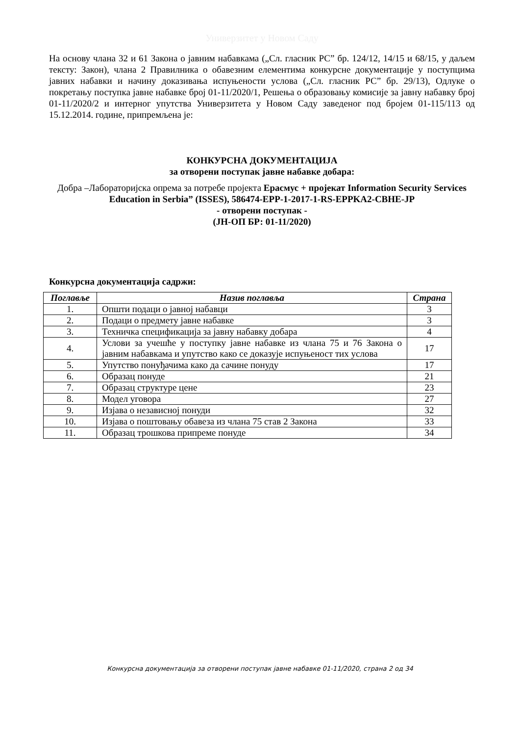Универзитет у Новом Саду
На основу члана 32 и 61 Закона о јавним набавкама („Сл. гласник РС” бр. 124/12, 14/15 и 68/15, у даљем тексту: Закон), члана 2 Правилника о обавезним елементима конкурсне документације у поступцима јавних набавки и начину доказивања испуњености услова („Сл. гласник РС” бр. 29/13), Одлуке о покретању поступка јавне набавке број 01-11/2020/1, Решења о образовању комисије за јавну набавку број 01-11/2020/2 и интерног упутства Универзитета у Новом Саду заведеног под бројем 01-115/113 од 15.12.2014. године, припремљена је:
КОНКУРСНА ДОКУМЕНТАЦИЈА
за отворени поступак јавне набавке добара:
Добра –Лабораторијска опрема за потребе пројекта Ерасмус + пројекат Information Security Services Education in Serbia” (ISSES), 586474-EPP-1-2017-1-RS-EPPKA2-CBHE-JP
- отворени поступак -
(ЈН-ОП БР: 01-11/2020)
Конкурсна документација садржи:
| Поглавље | Назив поглавља | Страна |
| --- | --- | --- |
| 1. | Општи подаци о јавној набавци | 3 |
| 2. | Подаци о предмету јавне набавке | 3 |
| 3. | Техничка спецификација за јавну набавку добара | 4 |
| 4. | Услови за учешће у поступку јавне набавке из члана 75 и 76 Закона о јавним набавкама и упутство како се доказује испуњеност тих услова | 17 |
| 5. | Упутство понуђачима како да сачине понуду | 17 |
| 6. | Образац понуде | 21 |
| 7. | Образац структуре цене | 23 |
| 8. | Модел уговора | 27 |
| 9. | Изјава о независној понуди | 32 |
| 10. | Изјава о поштовању обавеза из члана 75 став 2 Закона | 33 |
| 11. | Образац трошкова припреме понуде | 34 |
Конкурсна документација за отворени поступак јавне набавке 01-11/2020, страна 2 од 34